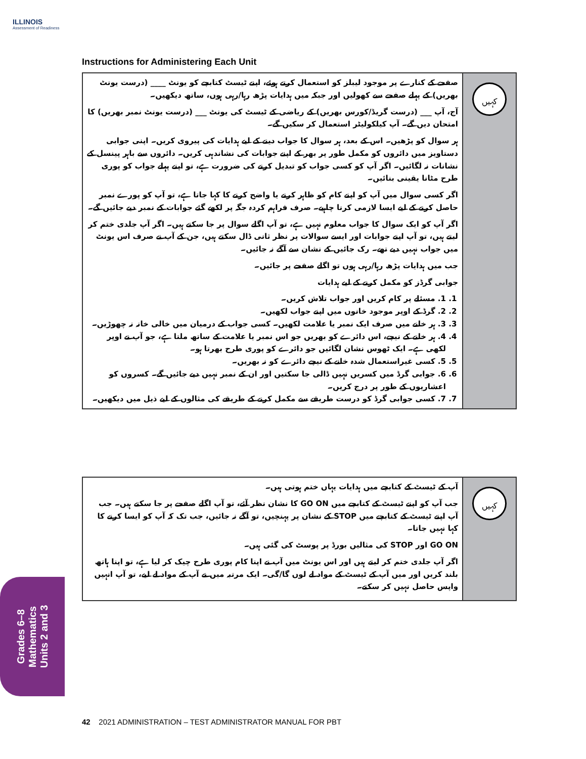ILLINOIS
Assessment of Readiness
Instructions for Administering Each Unit
| صفحے کے کنارے پر موجود لیبلز کو استعمال کرتے ہوئے، اپنے ٹیسٹ کتابچے کو یونٹ ____ (درست یونٹ بھریں) کے پہلے صفحے سے کھولیں اور جبکہ میں ہدایات پڑھ رہا/رہی ہوں، ساتھ دیکھیں۔ آج، آپ ___ (درست گریڈ/کورس بھریں) کے ریاضی کے ٹیسٹ کی یونٹ ___ (درست یونٹ نمبر بھریں) کا امتحان دیں گے۔ آپ کیلکولیٹر استعمال کر سکیں گے۔ ہر سوال کو پڑھیں۔ اس کے بعد، ہر سوال کا جواب دینے کے لیے ہدایات کی پیروی کریں۔ اپنی جوابی دستاویز میں دائروں کو مکمل طور پر بھر کے اپنے جوابات کی نشاندہی کریں۔ دائروں سے باہر پینسل کے نشانات نہ لگائیں۔ اگر آپ کو کسی جواب کو تبدیل کرنے کی ضرورت ہے، تو اپنے پہلے جواب کو پوری طرح مٹانا یقینی بنائیں۔ اگر کسی سوال میں آپ کو اپنے کام کو ظاہر کرنے یا واضح کرنے کا کہا جاتا ہے، تو آپ کو پورے نمبر حاصل کرنے کے لیے ایسا لازمی کرنا چاہیے۔ صرف فراہم کردہ جگہ پر لکھے گئے جوابات کے نمبر دیے جائیں گے۔ اگر آپ کو ایک سوال کا جواب معلوم نہیں ہے، تو آپ اگلے سوال پر جا سکتے ہیں۔ اگر آپ جلدی ختم کر لیتے ہیں، تو آپ اپنے جوابات اور ایسے سوالات پر نظر ثانی ڈال سکتے ہیں، جن کے آپ نے صرف اس یونٹ میں جواب نہیں دیے تھے۔ رک جائیں کے نشان سے آگے نہ جائیں۔ جب میں ہدایات پڑھ رہا/رہی ہوں تو اگلے صفحے پر جائیں۔ جوابی گرڈز کو مکمل کرنے کے لیے ہدایات 1. 1. مسئلے پر کام کریں اور جواب تلاش کریں۔ 2. 2. گرڈ کے اوپر موجود خانوں میں اپنے جواب لکھیں۔ 3. 3. ہر خانے میں صرف ایک نمبر یا علامت لکھیں۔ کسی جواب کے درمیان میں خالی خانہ نہ چھوڑیں۔ 4. 4. ہر خانے کے نیچے، اس دائرے کو بھریں جو اس نمبر یا علامت کے ساتھ ملتا ہے، جو آپ نے اوپر لکھی ہے۔ ایک ٹھوس نشان لگائیں جو دائرے کو پوری طرح بھرتا ہو۔ 5. 5. کسی غیراستعمال شدہ خانے کے نیچے دائرے کو نہ بھریں۔ 6. 6. جوابی گرڈ میں کسریں نہیں ڈالی جا سکتیں اور ان کے نمبر نہیں دیے جائیں گے۔ کسروں کو اعشاریوں کے طور پر درج کریں۔ 7. 7. کسی جوابی گرڈ کو درست طریقے سے مکمل کرنے کے طریقے کی مثالوں کے لیے ذیل میں دیکھیں۔ | کہیں |
| آپ کے ٹیسٹ کے کتابچے میں ہدایات یہاں ختم ہوتی ہیں۔ جب آپ کو اپنے ٹیسٹ کے کتابچے میں GO ON کا نشان نظر آئے، تو آپ اگلے صفحے پر جا سکتے ہیں۔ جب آپ اپنے ٹیسٹ کے کتابچے میں STOP کے نشان پر پہنچیں، تو آگے نہ جائیں، جب تک کہ آپ کو ایسا کرنے کا کہا نہیں جاتا۔ GO ON اور STOP کی مثالیں بورڈ پر پوسٹ کی گئی ہیں۔ اگر آپ جلدی ختم کر لیتے ہیں اور اس یونٹ میں آپ نے اپنا کام پوری طرح چیک کر لیا ہے، تو اپنا ہاتھ بلند کریں اور میں آپ کے ٹیسٹ کے مواد لے لوں گا/گی۔ ایک مرتبہ میں نے آپ کے مواد لے لیے، تو آپ انہیں واپس حاصل نہیں کر سکتے۔ | کہیں |
Grades 6–8
Mathematics
Units 2 and 3
42 2021 ADMINISTRATION – TEST ADMINISTRATOR MANUAL FOR PBT